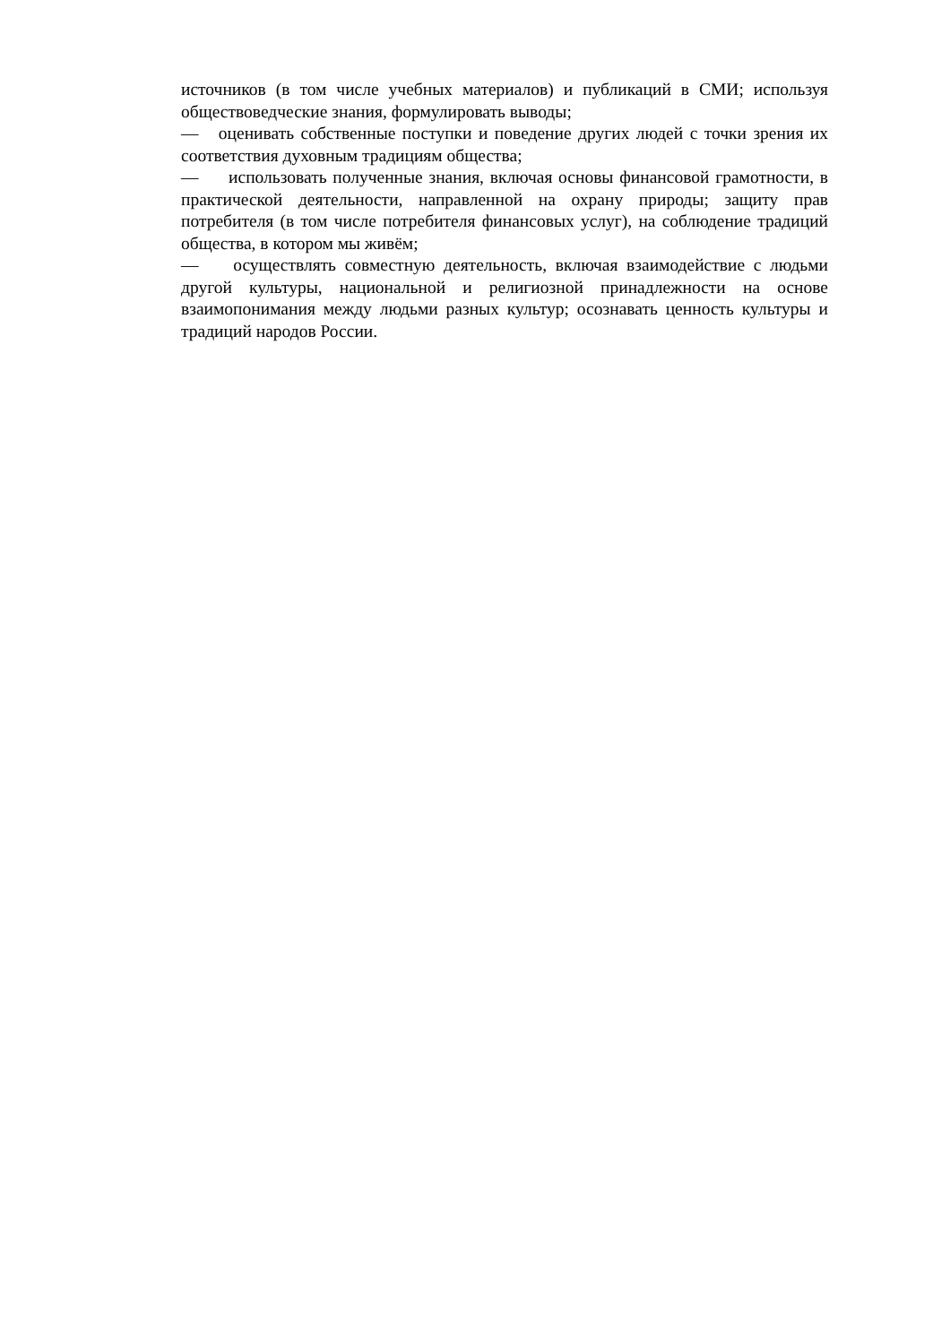источников (в том числе учебных материалов) и публикаций в СМИ; используя обществоведческие знания, формулировать выводы;
— оценивать собственные поступки и поведение других людей с точки зрения их соответствия духовным традициям общества;
— использовать полученные знания, включая основы финансовой грамотности, в практической деятельности, направленной на охрану природы; защиту прав потребителя (в том числе потребителя финансовых услуг), на соблюдение традиций общества, в котором мы живём;
— осуществлять совместную деятельность, включая взаимодействие с людьми другой культуры, национальной и религиозной принадлежности на основе взаимопонимания между людьми разных культур; осознавать ценность культуры и традиций народов России.